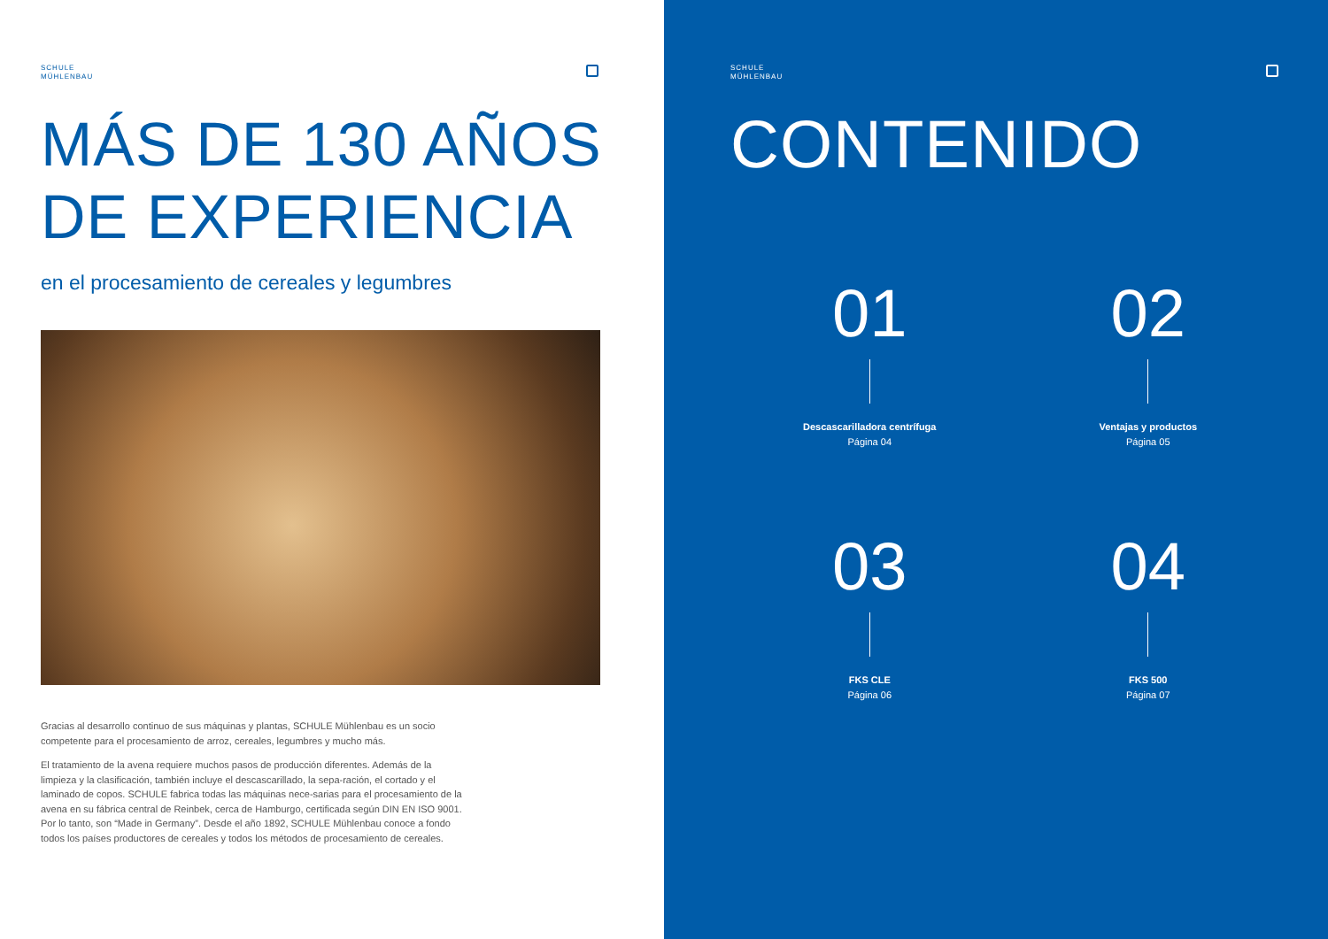SCHULE
MÜHLENBAU
MÁS DE 130 AÑOS DE EXPERIENCIA
en el procesamiento de cereales y legumbres
Gracias al desarrollo continuo de sus máquinas y plantas, SCHULE Mühlenbau es un socio competente para el procesamiento de arroz, cereales, legumbres y mucho más.
El tratamiento de la avena requiere muchos pasos de producción diferentes. Además de la limpieza y la clasificación, también incluye el descascarillado, la sepa-ración, el cortado y el laminado de copos. SCHULE fabrica todas las máquinas nece-sarias para el procesamiento de la avena en su fábrica central de Reinbek, cerca de Hamburgo, certificada según DIN EN ISO 9001. Por lo tanto, son “Made in Germany”. Desde el año 1892, SCHULE Mühlenbau conoce a fondo todos los países productores de cereales y todos los métodos de procesamiento de cereales.
SCHULE
MÜHLENBAU
CONTENIDO
01
Descascarilladora centrífuga
Página 04
02
Ventajas y productos
Página 05
03
FKS CLE
Página 06
04
FKS 500
Página 07